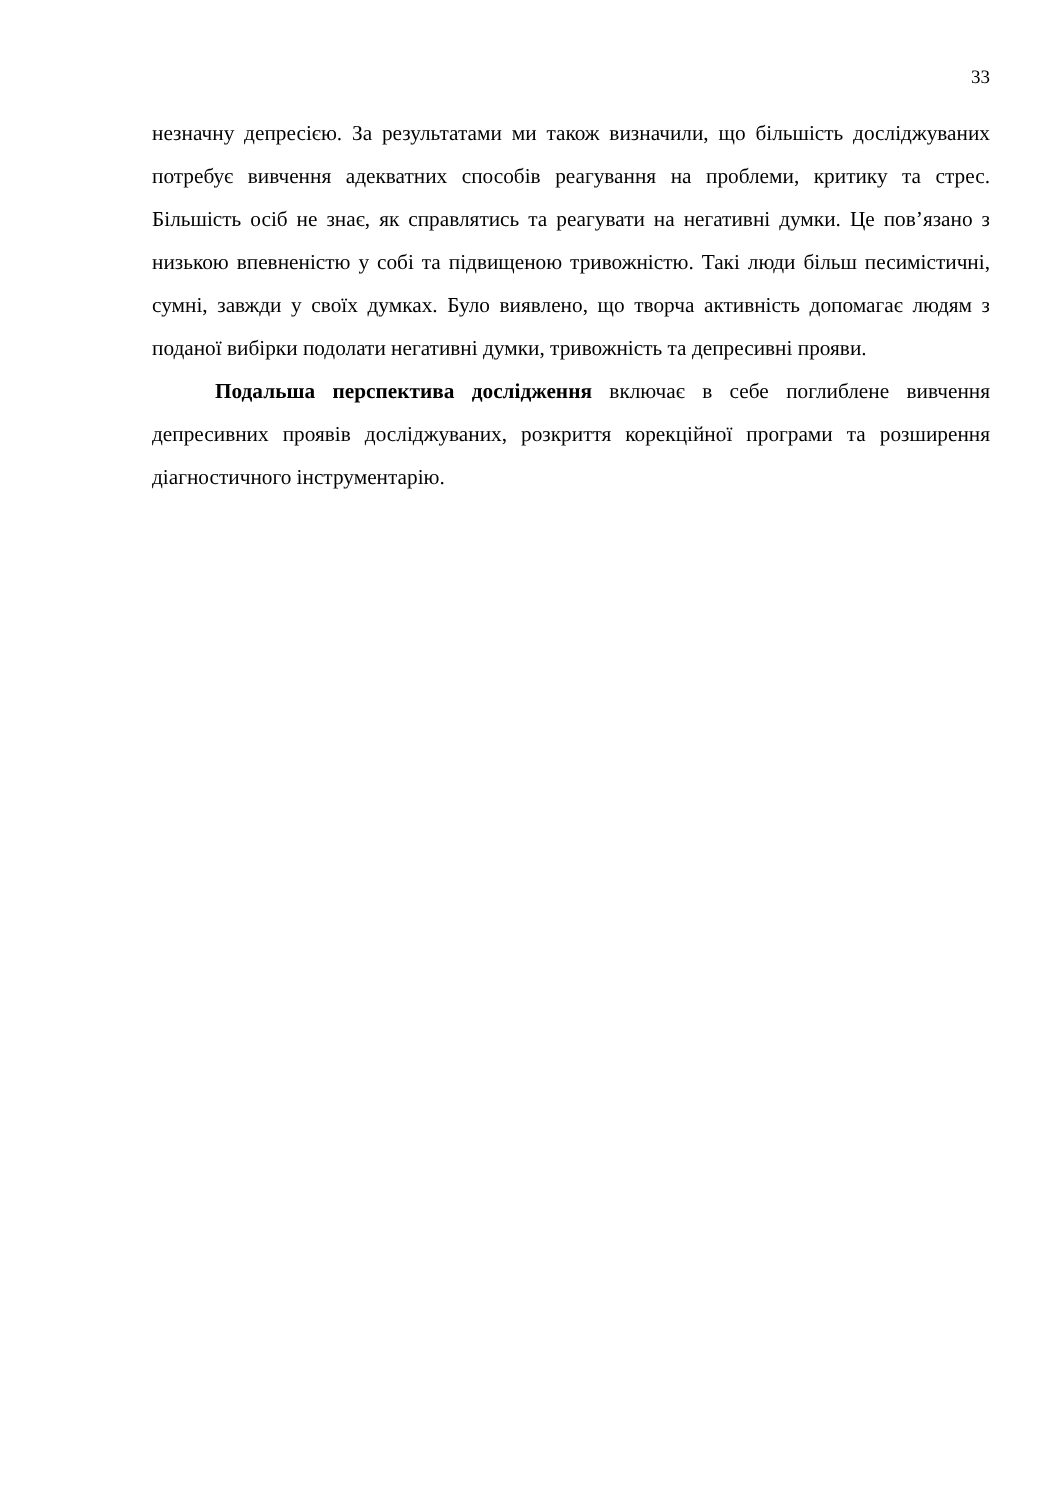33
незначну депресією. За результатами ми також визначили, що більшість досліджуваних потребує вивчення адекватних способів реагування на проблеми, критику та стрес. Більшість осіб не знає, як справлятись та реагувати на негативні думки. Це пов’язано з низькою впевненістю у собі та підвищеною тривожністю. Такі люди більш песимістичні, сумні, завжди у своїх думках. Було виявлено, що творча активність допомагає людям з поданої вибірки подолати негативні думки, тривожність та депресивні прояви.
Подальша перспектива дослідження включає в себе поглиблене вивчення депресивних проявів досліджуваних, розкриття корекційної програми та розширення діагностичного інструментарію.